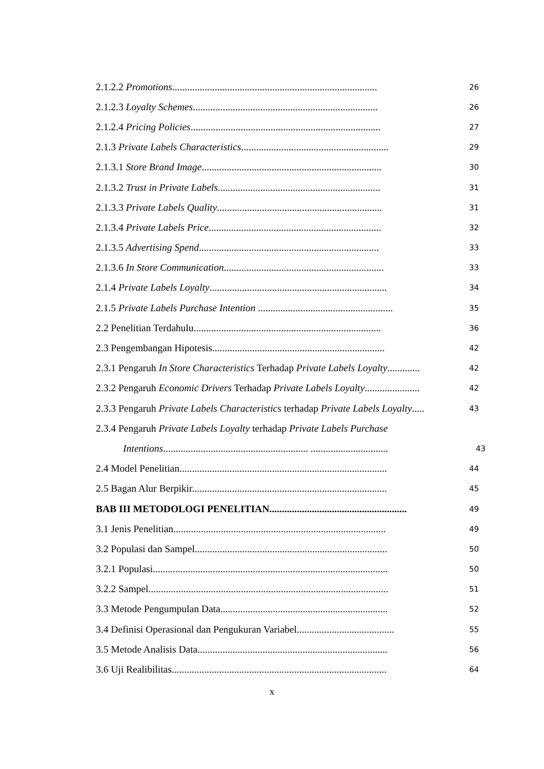2.1.2.2 Promotions.................................................................................. 26
2.1.2.3 Loyalty Schemes.......................................................................... 26
2.1.2.4 Pricing Policies............................................................................ 27
2.1.3 Private Labels Characteristics........................................................... 29
2.1.3.1 Store Brand Image........................................................................ 30
2.1.3.2 Trust in Private Labels................................................................. 31
2.1.3.3 Private Labels Quality.................................................................. 31
2.1.3.4 Private Labels Price..................................................................... 32
2.1.3.5 Advertising Spend........................................................................ 33
2.1.3.6 In Store Communication................................................................ 33
2.1.4 Private Labels Loyalty....................................................................... 34
2.1.5 Private Labels Purchase Intention ...................................................... 35
2.2 Penelitian Terdahulu........................................................................... 36
2.3 Pengembangan Hipotesis..................................................................... 42
2.3.1 Pengaruh In Store Characteristics Terhadap Private Labels Loyalty............. 42
2.3.2 Pengaruh Economic Drivers Terhadap Private Labels Loyalty...................... 42
2.3.3 Pengaruh Private Labels Characteristics terhadap Private Labels Loyalty..... 43
2.3.4 Pengaruh Private Labels Loyalty terhadap Private Labels Purchase
Intentions.......................................................... ............................... 43
2.4 Model Penelitian................................................................................... 44
2.5 Bagan Alur Berpikir.............................................................................. 45
BAB III METODOLOGI PENELITIAN....................................................... 49
3.1 Jenis Penelitian..................................................................................... 49
3.2 Populasi dan Sampel............................................................................. 50
3.2.1 Populasi.............................................................................................. 50
3.2.2 Sampel................................................................................................ 51
3.3 Metode Pengumpulan Data................................................................... 52
3.4 Definisi Operasional dan Pengukuran Variabel....................................... 55
3.5 Metode Analisis Data............................................................................ 56
3.6 Uji Realibilitas...................................................................................... 64
x